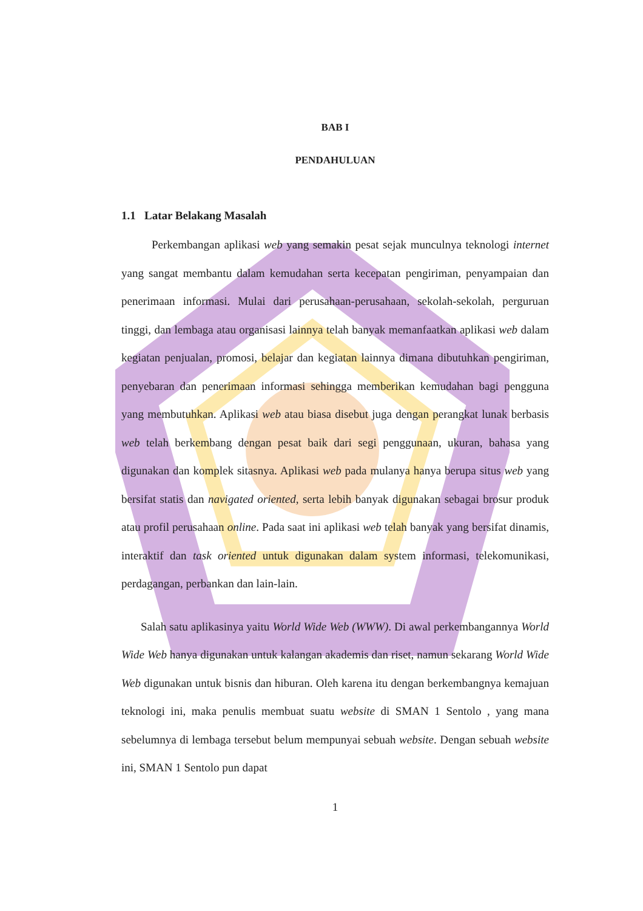BAB I
PENDAHULUAN
1.1 Latar Belakang Masalah
Perkembangan aplikasi web yang semakin pesat sejak munculnya teknologi internet yang sangat membantu dalam kemudahan serta kecepatan pengiriman, penyampaian dan penerimaan informasi. Mulai dari perusahaan-perusahaan, sekolah-sekolah, perguruan tinggi, dan lembaga atau organisasi lainnya telah banyak memanfaatkan aplikasi web dalam kegiatan penjualan, promosi, belajar dan kegiatan lainnya dimana dibutuhkan pengiriman, penyebaran dan penerimaan informasi sehingga memberikan kemudahan bagi pengguna yang membutuhkan. Aplikasi web atau biasa disebut juga dengan perangkat lunak berbasis web telah berkembang dengan pesat baik dari segi penggunaan, ukuran, bahasa yang digunakan dan komplek sitasnya. Aplikasi web pada mulanya hanya berupa situs web yang bersifat statis dan navigated oriented, serta lebih banyak digunakan sebagai brosur produk atau profil perusahaan online. Pada saat ini aplikasi web telah banyak yang bersifat dinamis, interaktif dan task oriented untuk digunakan dalam system informasi, telekomunikasi, perdagangan, perbankan dan lain-lain.
Salah satu aplikasinya yaitu World Wide Web (WWW). Di awal perkembangannya World Wide Web hanya digunakan untuk kalangan akademis dan riset, namun sekarang World Wide Web digunakan untuk bisnis dan hiburan. Oleh karena itu dengan berkembangnya kemajuan teknologi ini, maka penulis membuat suatu website di SMAN 1 Sentolo , yang mana sebelumnya di lembaga tersebut belum mempunyai sebuah website. Dengan sebuah website ini, SMAN 1 Sentolo pun dapat
1